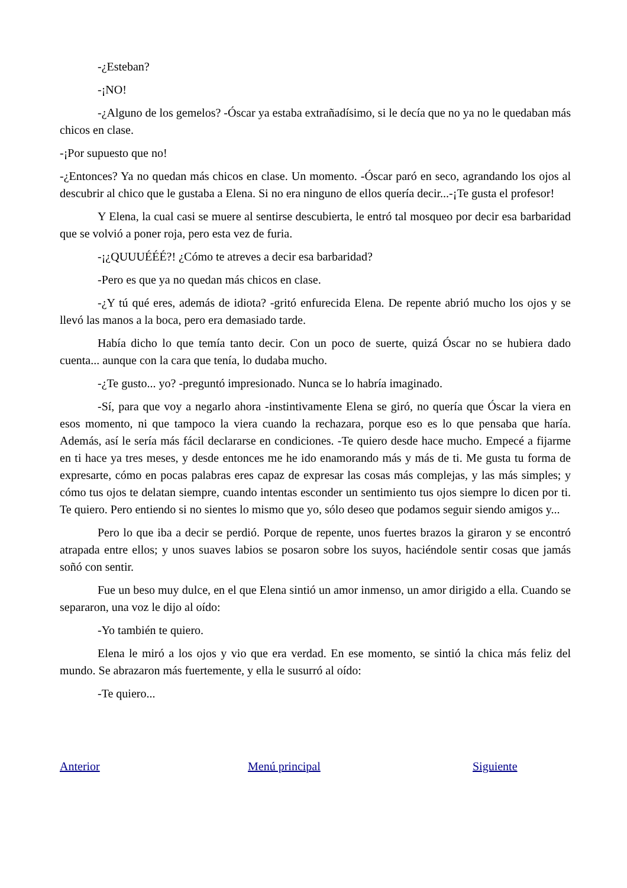-¿Esteban?
-¡NO!
-¿Alguno de los gemelos? -Óscar ya estaba extrañadísimo, si le decía que no ya no le quedaban más chicos en clase.
-¡Por supuesto que no!
-¿Entonces? Ya no quedan más chicos en clase. Un momento. -Óscar paró en seco, agrandando los ojos al descubrir al chico que le gustaba a Elena. Si no era ninguno de ellos quería decir...-¡Te gusta el profesor!
Y Elena, la cual casi se muere al sentirse descubierta, le entró tal mosqueo por decir esa barbaridad que se volvió a poner roja, pero esta vez de furia.
-¡¿QUUUÉÉÉ?! ¿Cómo te atreves a decir esa barbaridad?
-Pero es que ya no quedan más chicos en clase.
-¿Y tú qué eres, además de idiota? -gritó enfurecida Elena. De repente abrió mucho los ojos y se llevó las manos a la boca, pero era demasiado tarde.
Había dicho lo que temía tanto decir. Con un poco de suerte, quizá Óscar no se hubiera dado cuenta... aunque con la cara que tenía, lo dudaba mucho.
-¿Te gusto... yo? -preguntó impresionado. Nunca se lo habría imaginado.
-Sí, para que voy a negarlo ahora -instintivamente Elena se giró, no quería que Óscar la viera en esos momento, ni que tampoco la viera cuando la rechazara, porque eso es lo que pensaba que haría. Además, así le sería más fácil declararse en condiciones. -Te quiero desde hace mucho. Empecé a fijarme en ti hace ya tres meses, y desde entonces me he ido enamorando más y más de ti. Me gusta tu forma de expresarte, cómo en pocas palabras eres capaz de expresar las cosas más complejas, y las más simples; y cómo tus ojos te delatan siempre, cuando intentas esconder un sentimiento tus ojos siempre lo dicen por ti. Te quiero. Pero entiendo si no sientes lo mismo que yo, sólo deseo que podamos seguir siendo amigos y...
Pero lo que iba a decir se perdió. Porque de repente, unos fuertes brazos la giraron y se encontró atrapada entre ellos; y unos suaves labios se posaron sobre los suyos, haciéndole sentir cosas que jamás soñó con sentir.
Fue un beso muy dulce, en el que Elena sintió un amor inmenso, un amor dirigido a ella. Cuando se separaron, una voz le dijo al oído:
-Yo también te quiero.
Elena le miró a los ojos y vio que era verdad. En ese momento, se sintió la chica más feliz del mundo. Se abrazaron más fuertemente, y ella le susurró al oído:
-Te quiero...
Anterior Menú principal Siguiente